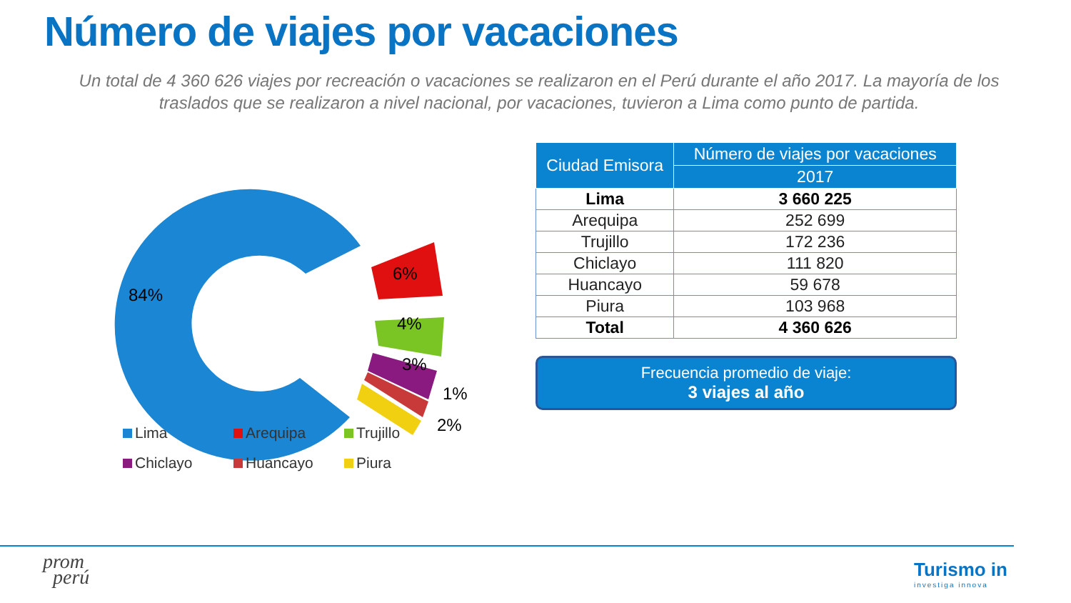Número de viajes por vacaciones
Un total de 4 360 626 viajes por recreación o vacaciones se realizaron en el Perú durante el año 2017. La mayoría de los traslados que se realizaron a nivel nacional, por vacaciones, tuvieron a Lima como punto de partida.
84%
6%
4%
3%
1%
2%
Lima Arequipa Trujillo Chiclayo Huancayo Piura
| Ciudad Emisora | Número de viajes por vacaciones |
| --- | --- |
| | 2017 |
| Lima | 3 660 225 |
| Arequipa | 252 699 |
| Trujillo | 172 236 |
| Chiclayo | 111 820 |
| Huancayo | 59 678 |
| Piura | 103 968 |
| Total | 4 360 626 |
Frecuencia promedio de viaje:
3 viajes al año
prom
perú
Turismo in
investiga innova